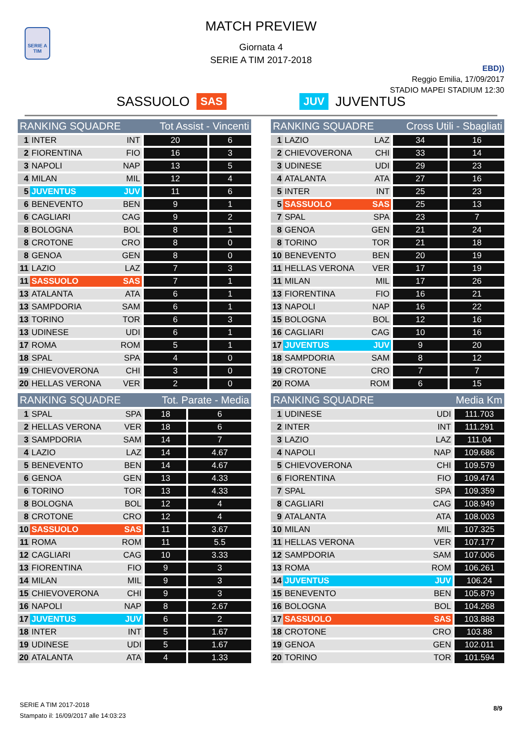SERIE A TIM
MATCH PREVIEW
Giornata 4
SERIE A TIM 2017-2018
EBD))
Reggio Emilia, 17/09/2017
STADIO MAPEI STADIUM 12:30
SASSUOLO SAS JUV JUVENTUS
| RANKING SQUADRE | | | Tot Assist - Vincenti | |
| --- | --- | --- | --- | --- |
| 1 | INTER | INT | 20 | 6 |
| 2 | FIORENTINA | FIO | 16 | 3 |
| 3 | NAPOLI | NAP | 13 | 5 |
| 4 | MILAN | MIL | 12 | 4 |
| 5 | JUVENTUS | JUV | 11 | 6 |
| 6 | BENEVENTO | BEN | 9 | 1 |
| 6 | CAGLIARI | CAG | 9 | 2 |
| 8 | BOLOGNA | BOL | 8 | 1 |
| 8 | CROTONE | CRO | 8 | 0 |
| 8 | GENOA | GEN | 8 | 0 |
| 11 | LAZIO | LAZ | 7 | 3 |
| 11 | SASSUOLO | SAS | 7 | 1 |
| 13 | ATALANTA | ATA | 6 | 1 |
| 13 | SAMPDORIA | SAM | 6 | 1 |
| 13 | TORINO | TOR | 6 | 3 |
| 13 | UDINESE | UDI | 6 | 1 |
| 17 | ROMA | ROM | 5 | 1 |
| 18 | SPAL | SPA | 4 | 0 |
| 19 | CHIEVOVERONA | CHI | 3 | 0 |
| 20 | HELLAS VERONA | VER | 2 | 0 |
| RANKING SQUADRE | | | Cross Utili - Sbagliati | |
| --- | --- | --- | --- | --- |
| 1 | LAZIO | LAZ | 34 | 16 |
| 2 | CHIEVOVERONA | CHI | 33 | 14 |
| 3 | UDINESE | UDI | 29 | 23 |
| 4 | ATALANTA | ATA | 27 | 16 |
| 5 | INTER | INT | 25 | 23 |
| 5 | SASSUOLO | SAS | 25 | 13 |
| 7 | SPAL | SPA | 23 | 7 |
| 8 | GENOA | GEN | 21 | 24 |
| 8 | TORINO | TOR | 21 | 18 |
| 10 | BENEVENTO | BEN | 20 | 19 |
| 11 | HELLAS VERONA | VER | 17 | 19 |
| 11 | MILAN | MIL | 17 | 26 |
| 13 | FIORENTINA | FIO | 16 | 21 |
| 13 | NAPOLI | NAP | 16 | 22 |
| 15 | BOLOGNA | BOL | 12 | 16 |
| 16 | CAGLIARI | CAG | 10 | 16 |
| 17 | JUVENTUS | JUV | 9 | 20 |
| 18 | SAMPDORIA | SAM | 8 | 12 |
| 19 | CROTONE | CRO | 7 | 7 |
| 20 | ROMA | ROM | 6 | 15 |
| RANKING SQUADRE | | | Tot. Parate - Media | |
| --- | --- | --- | --- | --- |
| 1 | SPAL | SPA | 18 | 6 |
| 2 | HELLAS VERONA | VER | 18 | 6 |
| 3 | SAMPDORIA | SAM | 14 | 7 |
| 4 | LAZIO | LAZ | 14 | 4.67 |
| 5 | BENEVENTO | BEN | 14 | 4.67 |
| 6 | GENOA | GEN | 13 | 4.33 |
| 6 | TORINO | TOR | 13 | 4.33 |
| 8 | BOLOGNA | BOL | 12 | 4 |
| 8 | CROTONE | CRO | 12 | 4 |
| 10 | SASSUOLO | SAS | 11 | 3.67 |
| 11 | ROMA | ROM | 11 | 5.5 |
| 12 | CAGLIARI | CAG | 10 | 3.33 |
| 13 | FIORENTINA | FIO | 9 | 3 |
| 14 | MILAN | MIL | 9 | 3 |
| 15 | CHIEVOVERONA | CHI | 9 | 3 |
| 16 | NAPOLI | NAP | 8 | 2.67 |
| 17 | JUVENTUS | JUV | 6 | 2 |
| 18 | INTER | INT | 5 | 1.67 |
| 19 | UDINESE | UDI | 5 | 1.67 |
| 20 | ATALANTA | ATA | 4 | 1.33 |
| RANKING SQUADRE | | Media Km | |
| --- | --- | --- | --- |
| 1 | UDINESE | UDI | 111.703 |
| 2 | INTER | INT | 111.291 |
| 3 | LAZIO | LAZ | 111.04 |
| 4 | NAPOLI | NAP | 109.686 |
| 5 | CHIEVOVERONA | CHI | 109.579 |
| 6 | FIORENTINA | FIO | 109.474 |
| 7 | SPAL | SPA | 109.359 |
| 8 | CAGLIARI | CAG | 108.949 |
| 9 | ATALANTA | ATA | 108.003 |
| 10 | MILAN | MIL | 107.325 |
| 11 | HELLAS VERONA | VER | 107.177 |
| 12 | SAMPDORIA | SAM | 107.006 |
| 13 | ROMA | ROM | 106.261 |
| 14 | JUVENTUS | JUV | 106.24 |
| 15 | BENEVENTO | BEN | 105.879 |
| 16 | BOLOGNA | BOL | 104.268 |
| 17 | SASSUOLO | SAS | 103.888 |
| 18 | CROTONE | CRO | 103.88 |
| 19 | GENOA | GEN | 102.011 |
| 20 | TORINO | TOR | 101.594 |
SERIE A TIM 2017-2018
Stampato il: 16/09/2017 alle 14:03:23
8/9